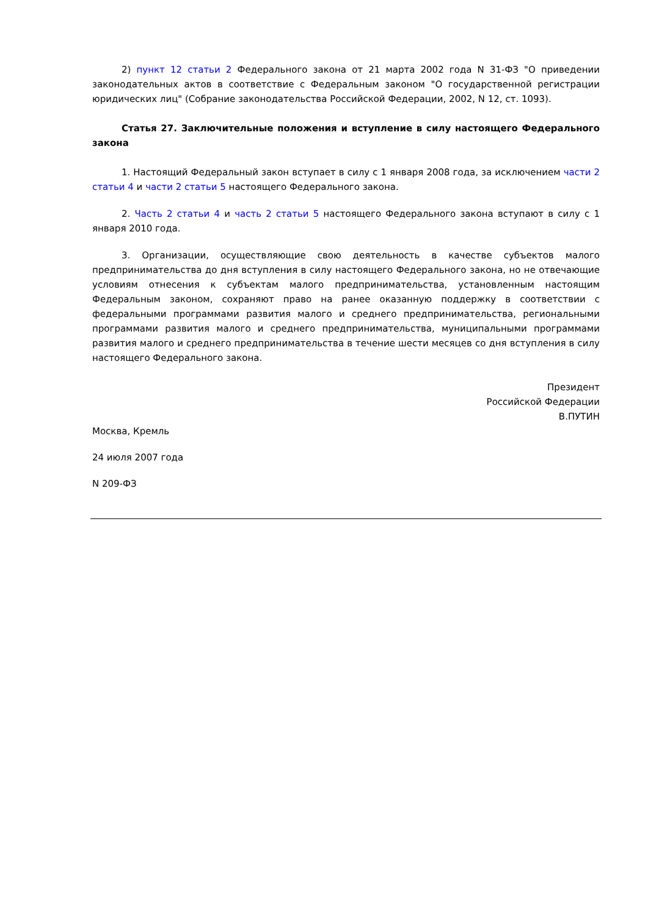2) пункт 12 статьи 2 Федерального закона от 21 марта 2002 года N 31-ФЗ "О приведении законодательных актов в соответствие с Федеральным законом "О государственной регистрации юридических лиц" (Собрание законодательства Российской Федерации, 2002, N 12, ст. 1093).
Статья 27. Заключительные положения и вступление в силу настоящего Федерального закона
1. Настоящий Федеральный закон вступает в силу с 1 января 2008 года, за исключением части 2 статьи 4 и части 2 статьи 5 настоящего Федерального закона.
2. Часть 2 статьи 4 и часть 2 статьи 5 настоящего Федерального закона вступают в силу с 1 января 2010 года.
3. Организации, осуществляющие свою деятельность в качестве субъектов малого предпринимательства до дня вступления в силу настоящего Федерального закона, но не отвечающие условиям отнесения к субъектам малого предпринимательства, установленным настоящим Федеральным законом, сохраняют право на ранее оказанную поддержку в соответствии с федеральными программами развития малого и среднего предпринимательства, региональными программами развития малого и среднего предпринимательства, муниципальными программами развития малого и среднего предпринимательства в течение шести месяцев со дня вступления в силу настоящего Федерального закона.
Президент
Российской Федерации
В.ПУТИН
Москва, Кремль
24 июля 2007 года
N 209-ФЗ